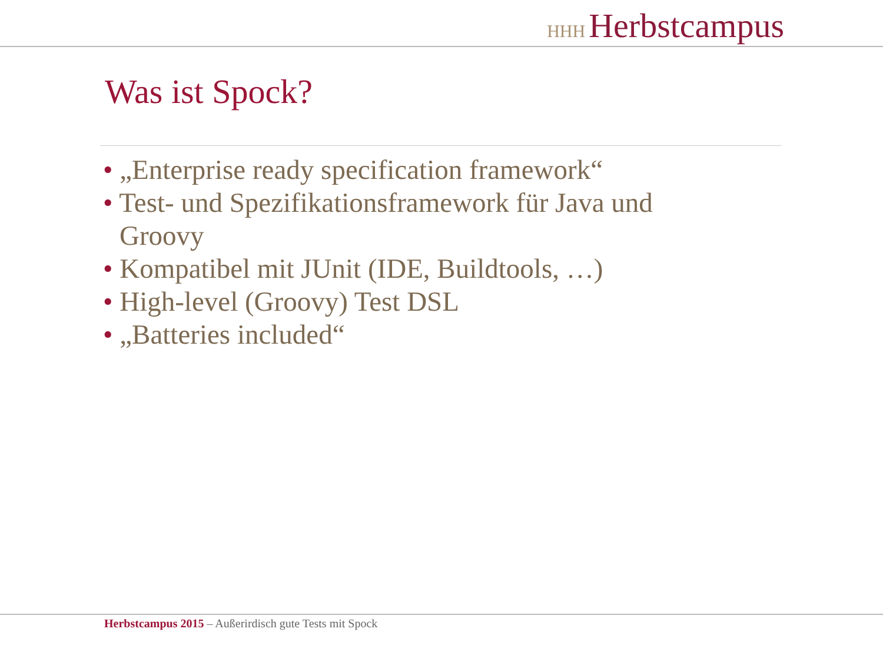HHH Herbstcampus
Was ist Spock?
• „Enterprise ready specification framework“
• Test- und Spezifikationsframework für Java und Groovy
• Kompatibel mit JUnit (IDE, Buildtools, …)
• High-level (Groovy) Test DSL
• „Batteries included“
Herbstcampus 2015 – Außerirdisch gute Tests mit Spock